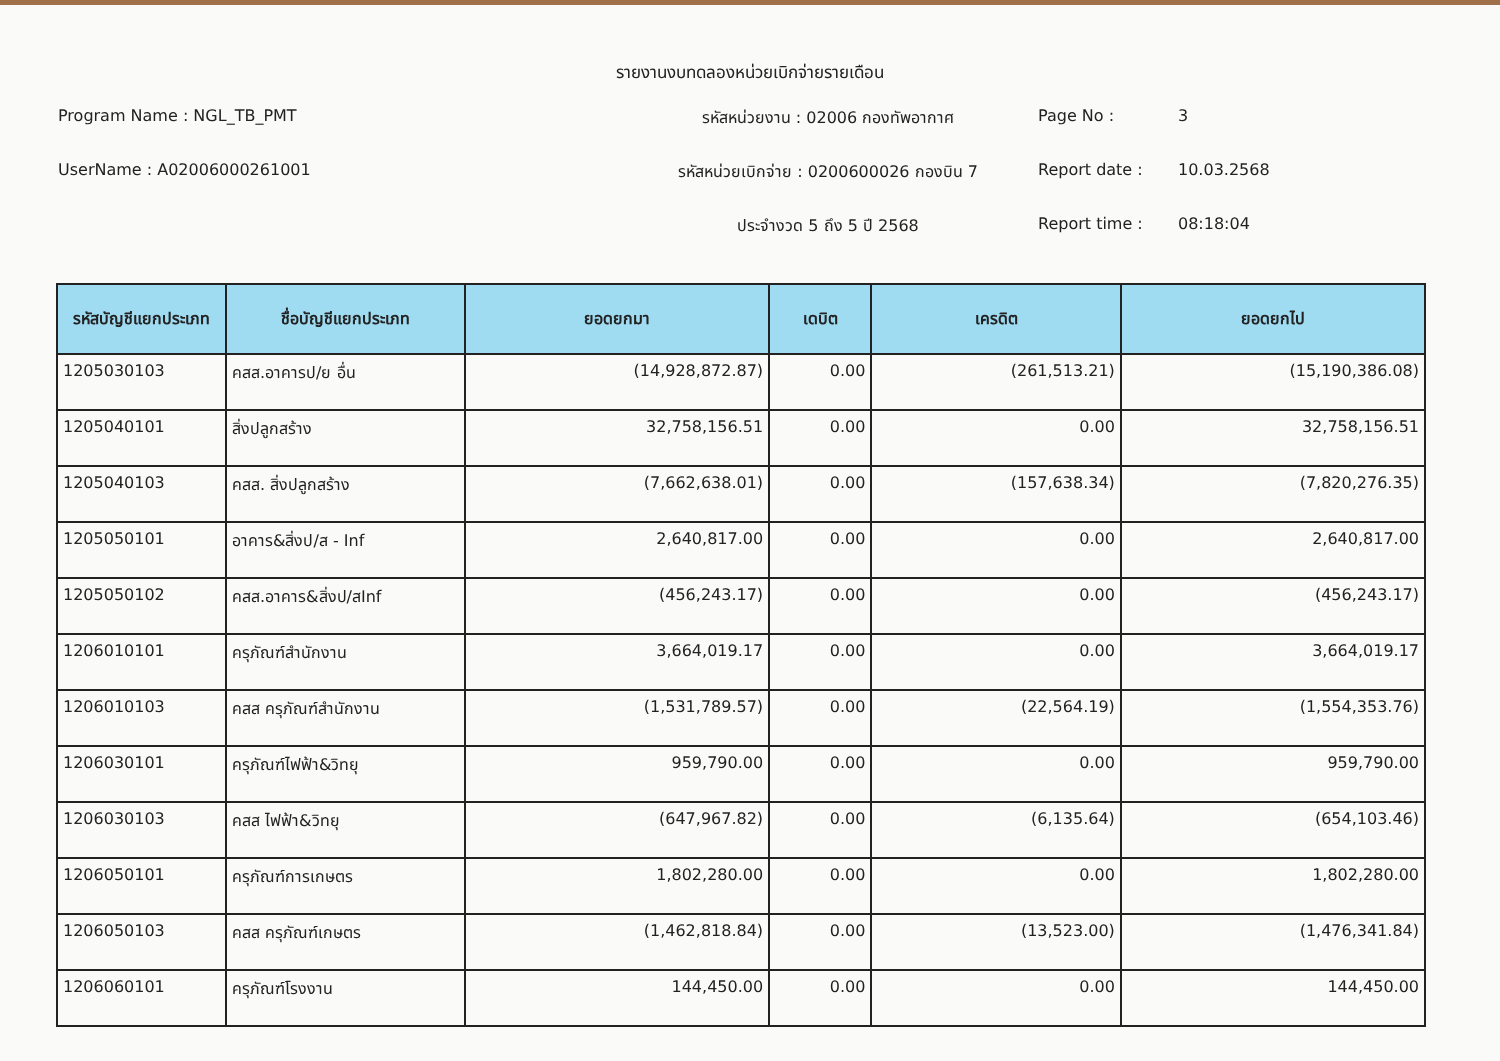รายงานงบทดลองหน่วยเบิกจ่ายรายเดือน
Program Name : NGL_TB_PMT
รหัสหน่วยงาน : 02006 กองทัพอากาศ
Page No :
3
UserName : A02006000261001
รหัสหน่วยเบิกจ่าย : 0200600026 กองบิน 7
Report date :
10.03.2568
ประจำงวด 5 ถึง 5 ปี 2568
Report time :
08:18:04
| รหัสบัญชีแยกประเภท | ชื่อบัญชีแยกประเภท | ยอดยกมา | เดบิต | เครดิต | ยอดยกไป |
| --- | --- | --- | --- | --- | --- |
| 1205030103 | คสส.อาคารป/ย อื่น | (14,928,872.87) | 0.00 | (261,513.21) | (15,190,386.08) |
| 1205040101 | สิ่งปลูกสร้าง | 32,758,156.51 | 0.00 | 0.00 | 32,758,156.51 |
| 1205040103 | คสส. สิ่งปลูกสร้าง | (7,662,638.01) | 0.00 | (157,638.34) | (7,820,276.35) |
| 1205050101 | อาคาร&สิ่งป/ส - Inf | 2,640,817.00 | 0.00 | 0.00 | 2,640,817.00 |
| 1205050102 | คสส.อาคาร&สิ่งป/สInf | (456,243.17) | 0.00 | 0.00 | (456,243.17) |
| 1206010101 | ครุภัณฑ์สำนักงาน | 3,664,019.17 | 0.00 | 0.00 | 3,664,019.17 |
| 1206010103 | คสส ครุภัณฑ์สำนักงาน | (1,531,789.57) | 0.00 | (22,564.19) | (1,554,353.76) |
| 1206030101 | ครุภัณฑ์ไฟฟ้า&วิทยุ | 959,790.00 | 0.00 | 0.00 | 959,790.00 |
| 1206030103 | คสส ไฟฟ้า&วิทยุ | (647,967.82) | 0.00 | (6,135.64) | (654,103.46) |
| 1206050101 | ครุภัณฑ์การเกษตร | 1,802,280.00 | 0.00 | 0.00 | 1,802,280.00 |
| 1206050103 | คสส ครุภัณฑ์เกษตร | (1,462,818.84) | 0.00 | (13,523.00) | (1,476,341.84) |
| 1206060101 | ครุภัณฑ์โรงงาน | 144,450.00 | 0.00 | 0.00 | 144,450.00 |